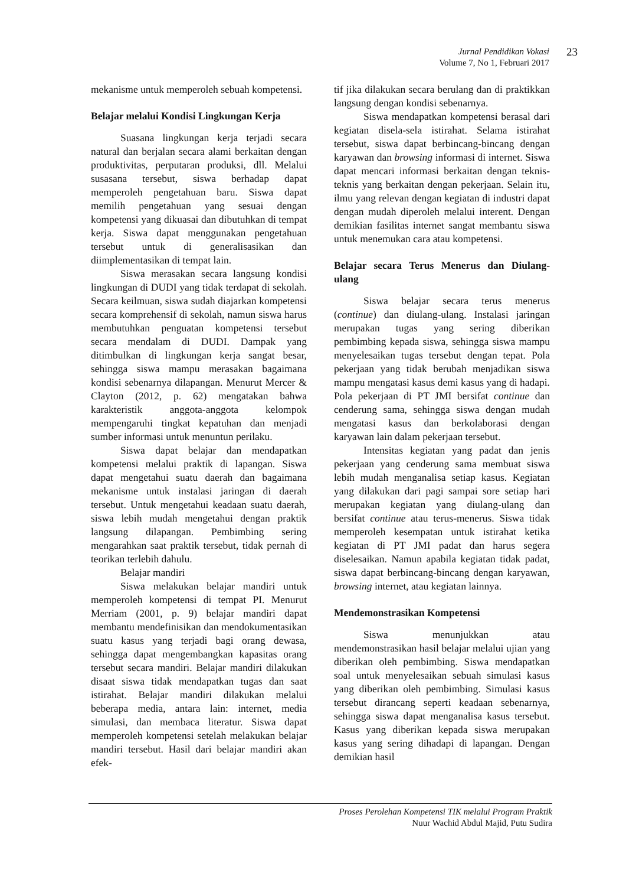Jurnal Pendidikan Vokasi
Volume 7, No 1, Februari 2017
23
mekanisme untuk memperoleh sebuah kompetensi.
Belajar melalui Kondisi Lingkungan Kerja
Suasana lingkungan kerja terjadi secara natural dan berjalan secara alami berkaitan dengan produktivitas, perputaran produksi, dll. Melalui susasana tersebut, siswa berhadap dapat memperoleh pengetahuan baru. Siswa dapat memilih pengetahuan yang sesuai dengan kompetensi yang dikuasai dan dibutuhkan di tempat kerja. Siswa dapat menggunakan pengetahuan tersebut untuk di generalisasikan dan diimplementasikan di tempat lain.
Siswa merasakan secara langsung kondisi lingkungan di DUDI yang tidak terdapat di sekolah. Secara keilmuan, siswa sudah diajarkan kompetensi secara komprehensif di sekolah, namun siswa harus membutuhkan penguatan kompetensi tersebut secara mendalam di DUDI. Dampak yang ditimbulkan di lingkungan kerja sangat besar, sehingga siswa mampu merasakan bagaimana kondisi sebenarnya dilapangan. Menurut Mercer & Clayton (2012, p. 62) mengatakan bahwa karakteristik anggota-anggota kelompok mempengaruhi tingkat kepatuhan dan menjadi sumber informasi untuk menuntun perilaku.
Siswa dapat belajar dan mendapatkan kompetensi melalui praktik di lapangan. Siswa dapat mengetahui suatu daerah dan bagaimana mekanisme untuk instalasi jaringan di daerah tersebut. Untuk mengetahui keadaan suatu daerah, siswa lebih mudah mengetahui dengan praktik langsung dilapangan. Pembimbing sering mengarahkan saat praktik tersebut, tidak pernah di teorikan terlebih dahulu.
Belajar mandiri
Siswa melakukan belajar mandiri untuk memperoleh kompetensi di tempat PI. Menurut Merriam (2001, p. 9) belajar mandiri dapat membantu mendefinisikan dan mendokumentasikan suatu kasus yang terjadi bagi orang dewasa, sehingga dapat mengembangkan kapasitas orang tersebut secara mandiri. Belajar mandiri dilakukan disaat siswa tidak mendapatkan tugas dan saat istirahat. Belajar mandiri dilakukan melalui beberapa media, antara lain: internet, media simulasi, dan membaca literatur. Siswa dapat memperoleh kompetensi setelah melakukan belajar mandiri tersebut. Hasil dari belajar mandiri akan efek-
tif jika dilakukan secara berulang dan di praktikkan langsung dengan kondisi sebenarnya.
Siswa mendapatkan kompetensi berasal dari kegiatan disela-sela istirahat. Selama istirahat tersebut, siswa dapat berbincang-bincang dengan karyawan dan browsing informasi di internet. Siswa dapat mencari informasi berkaitan dengan teknis-teknis yang berkaitan dengan pekerjaan. Selain itu, ilmu yang relevan dengan kegiatan di industri dapat dengan mudah diperoleh melalui interent. Dengan demikian fasilitas internet sangat membantu siswa untuk menemukan cara atau kompetensi.
Belajar secara Terus Menerus dan Diulang-ulang
Siswa belajar secara terus menerus (continue) dan diulang-ulang. Instalasi jaringan merupakan tugas yang sering diberikan pembimbing kepada siswa, sehingga siswa mampu menyelesaikan tugas tersebut dengan tepat. Pola pekerjaan yang tidak berubah menjadikan siswa mampu mengatasi kasus demi kasus yang di hadapi. Pola pekerjaan di PT JMI bersifat continue dan cenderung sama, sehingga siswa dengan mudah mengatasi kasus dan berkolaborasi dengan karyawan lain dalam pekerjaan tersebut.
Intensitas kegiatan yang padat dan jenis pekerjaan yang cenderung sama membuat siswa lebih mudah menganalisa setiap kasus. Kegiatan yang dilakukan dari pagi sampai sore setiap hari merupakan kegiatan yang diulang-ulang dan bersifat continue atau terus-menerus. Siswa tidak memperoleh kesempatan untuk istirahat ketika kegiatan di PT JMI padat dan harus segera diselesaikan. Namun apabila kegiatan tidak padat, siswa dapat berbincang-bincang dengan karyawan, browsing internet, atau kegiatan lainnya.
Mendemonstrasikan Kompetensi
Siswa menunjukkan atau mendemonstrasikan hasil belajar melalui ujian yang diberikan oleh pembimbing. Siswa mendapatkan soal untuk menyelesaikan sebuah simulasi kasus yang diberikan oleh pembimbing. Simulasi kasus tersebut dirancang seperti keadaan sebenarnya, sehingga siswa dapat menganalisa kasus tersebut. Kasus yang diberikan kepada siswa merupakan kasus yang sering dihadapi di lapangan. Dengan demikian hasil
Proses Perolehan Kompetensi TIK melalui Program Praktik
Nuur Wachid Abdul Majid, Putu Sudira